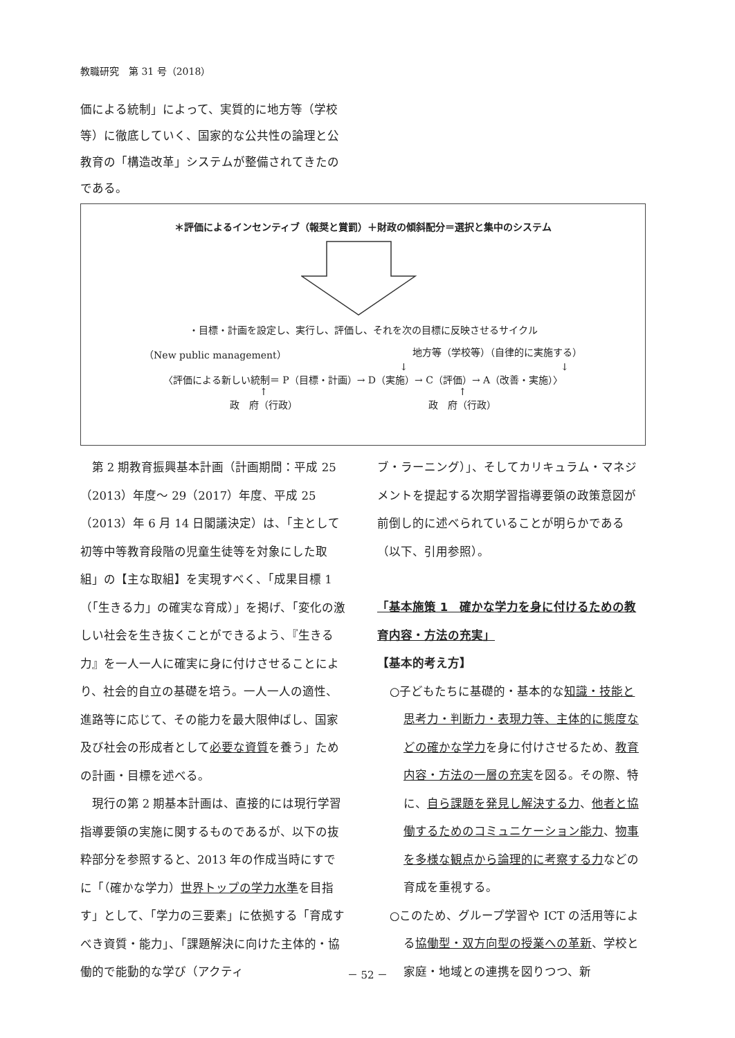教職研究　第 31 号（2018）
価による統制」によって、実質的に地方等（学校等）に徹底していく、国家的な公共性の論理と公教育の「構造改革」システムが整備されてきたのである。
＊評価によるインセンティブ（報奨と賞罰）＋財政の傾斜配分＝選択と集中のシステム
・目標・計画を設定し、実行し、評価し、それを次の目標に反映させるサイクル
（New public management） 地方等（学校等）（自律的に実施する）
↓ ↓
〈評価による新しい統制＝ P（目標・計画）→ D（実施）→ C（評価）→ A（改善・実施）〉
↑
政　府（行政） ↑
政　府（行政）
第 2 期教育振興基本計画（計画期間：平成 25（2013）年度～ 29（2017）年度、平成 25（2013）年 6 月 14 日閣議決定）は、「主として初等中等教育段階の児童生徒等を対象にした取組」の【主な取組】を実現すべく、「成果目標 1（「生きる力」の確実な育成）」を掲げ、「変化の激しい社会を生き抜くことができるよう、『生きる力』を一人一人に確実に身に付けさせることにより、社会的自立の基礎を培う。一人一人の適性、進路等に応じて、その能力を最大限伸ばし、国家及び社会の形成者として必要な資質を養う」ための計画・目標を述べる。
現行の第 2 期基本計画は、直接的には現行学習指導要領の実施に関するものであるが、以下の抜粋部分を参照すると、2013 年の作成当時にすでに「（確かな学力）世界トップの学力水準を目指す」として、「学力の三要素」に依拠する「育成すべき資質・能力」、「課題解決に向けた主体的・協働的で能動的な学び（アクティ
ブ・ラーニング）」、そしてカリキュラム・マネジメントを提起する次期学習指導要領の政策意図が前倒し的に述べられていることが明らかである（以下、引用参照）。
「基本施策 1　確かな学力を身に付けるための教育内容・方法の充実」
【基本的考え方】
○子どもたちに基礎的・基本的な知識・技能と思考力・判断力・表現力等、主体的に態度などの確かな学力を身に付けさせるため、教育内容・方法の一層の充実を図る。その際、特に、自ら課題を発見し解決する力、他者と協働するためのコミュニケーション能力、物事を多様な観点から論理的に考察する力などの育成を重視する。
○このため、グループ学習や ICT の活用等による協働型・双方向型の授業への革新、学校と家庭・地域との連携を図りつつ、新
－ 52 －